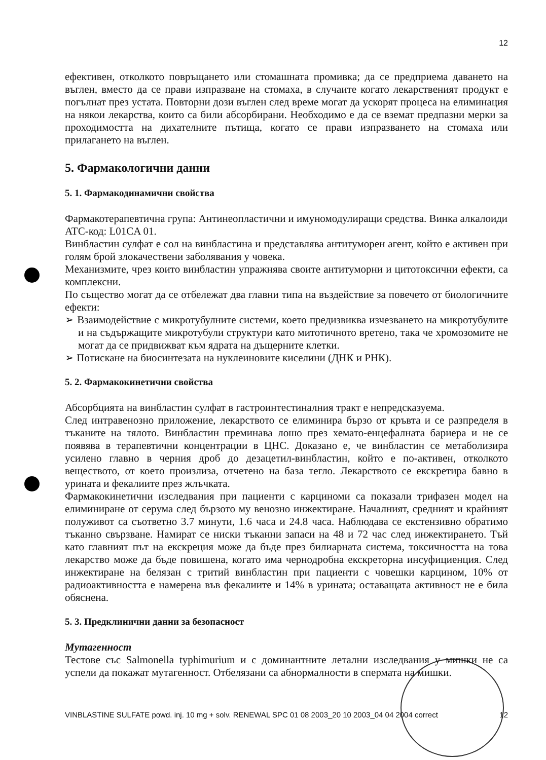12
ефективен, отколкото повръщането или стомашната промивка; да се предприема даването на въглен, вместо да се прави изпразване на стомаха, в случаите когато лекарственият продукт е погълнат през устата. Повторни дози въглен след време могат да ускорят процеса на елиминация на някои лекарства, които са били абсорбирани. Необходимо е да се вземат предпазни мерки за проходимостта на дихателните пътища, когато се прави изпразването на стомаха или прилагането на въглен.
5. Фармакологични данни
5. 1. Фармакодинамични свойства
Фармакотерапевтична група: Антинеопластични и имуномодулиращи средства. Винка алкалоиди
ATC-код: L01CA 01.
Винбластин сулфат е сол на винбластина и представлява антитуморен агент, който е активен при голям брой злокачествени заболявания у човека.
Механизмите, чрез които винбластин упражнява своите антитуморни и цитотоксични ефекти, са комплексни.
По същество могат да се отбележат два главни типа на въздействие за повечето от биологичните ефекти:
➢ Взаимодействие с микротубулните системи, което предизвиква изчезването на микротубулите и на съдържащите микротубули структури като митотичното вретено, така че хромозомите не могат да се придвижват към ядрата на дъщерните клетки.
➢ Потискане на биосинтезата на нуклеиновите киселини (ДНК и РНК).
5. 2. Фармакокинетични свойства
Абсорбцията на винбластин сулфат в гастроинтестиналния тракт е непредсказуема.
След интравенозно приложение, лекарството се елиминира бързо от кръвта и се разпределя в тъканите на тялото. Винбластин преминава лошо през хемато-енцефалната бариера и не се появява в терапевтични концентрации в ЦНС. Доказано е, че винбластин се метаболизира усилено главно в черния дроб до дезацетил-винбластин, който е по-активен, отколкото веществото, от което произлиза, отчетено на база тегло. Лекарството се екскретира бавно в урината и фекалиите през жлъчката.
Фармакокинетични изследвания при пациенти с карциноми са показали трифазен модел на елиминиране от серума след бързото му венозно инжектиране. Началният, средният и крайният полуживот са съответно 3.7 минути, 1.6 часа и 24.8 часа. Наблюдава се екстензивно обратимо тъканно свързване. Намират се ниски тъканни запаси на 48 и 72 час след инжектирането. Тъй като главният път на екскреция може да бъде през билиарната система, токсичността на това лекарство може да бъде повишена, когато има чернодробна екскреторна инсуфициенция. След инжектиране на белязан с тритий винбластин при пациенти с човешки карцином, 10% от радиоактивността е намерена във фекалиите и 14% в урината; оставащата активност не е била обяснена.
5. 3. Предклинични данни за безопасност
Мутагенност
Тестове със Salmonella typhimurium и с доминантните летални изследвания у мишки не са успели да покажат мутагенност. Отбелязани са абнормалности в спермата на мишки.
VINBLASTINE SULFATE powd. inj. 10 mg + solv. RENEWAL SPC 01 08 2003_20 10 2003_04 04 2004 correct 12